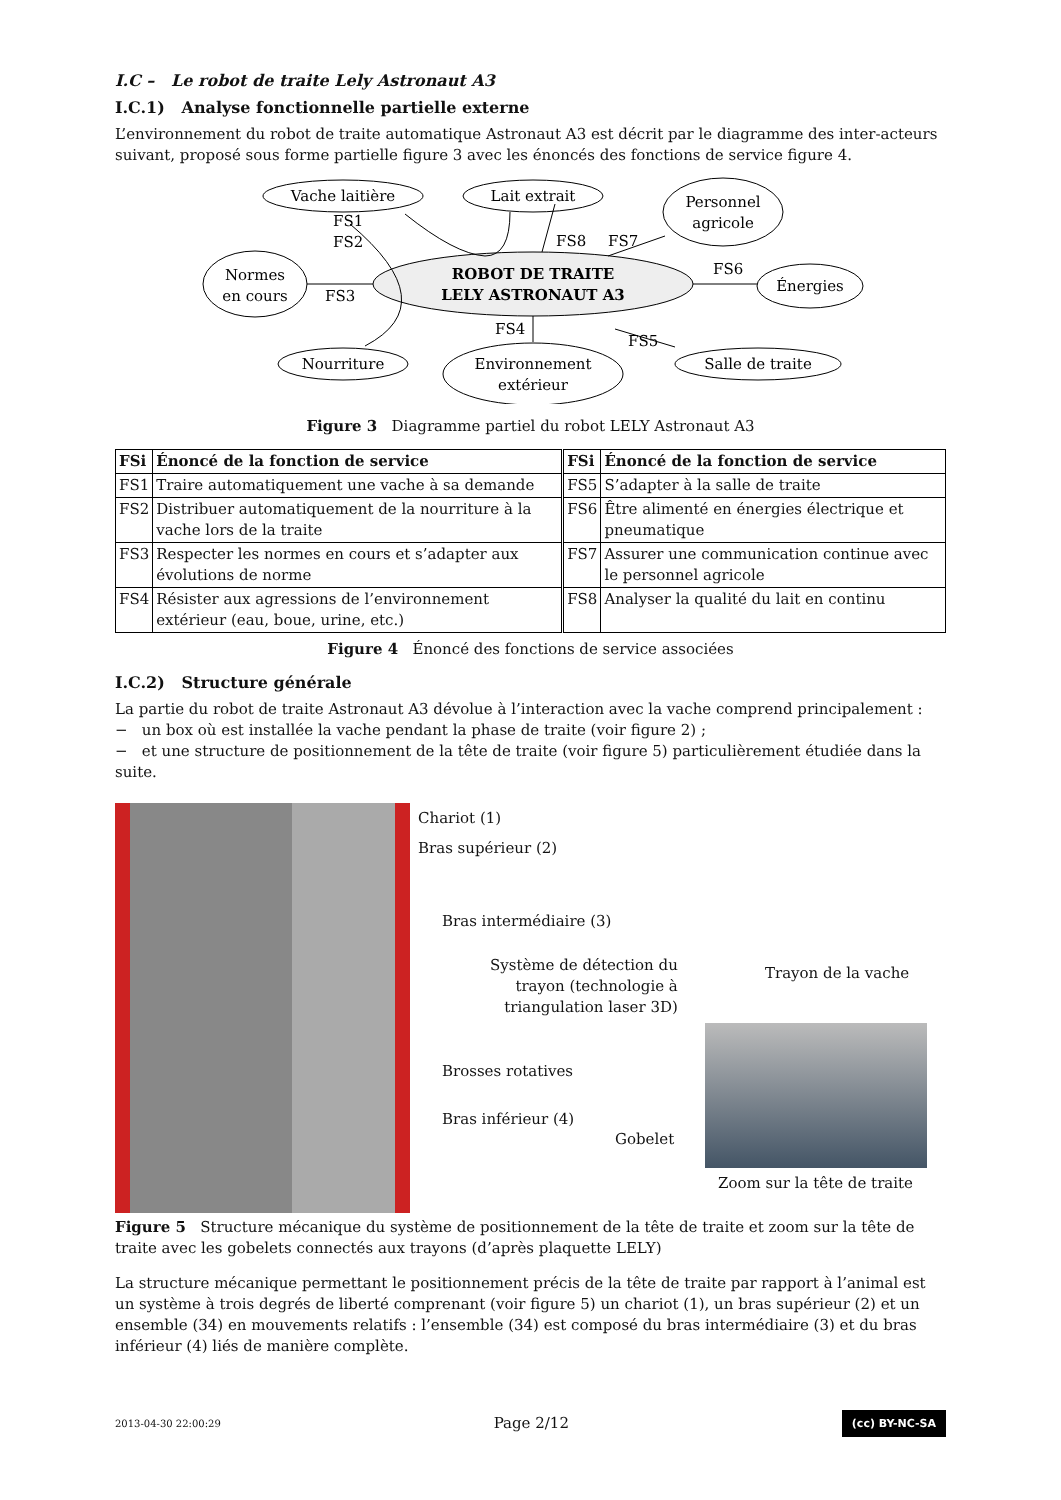I.C – Le robot de traite Lely Astronaut A3
I.C.1) Analyse fonctionnelle partielle externe
L’environnement du robot de traite automatique Astronaut A3 est décrit par le diagramme des inter-acteurs suivant, proposé sous forme partielle figure 3 avec les énoncés des fonctions de service figure 4.
FS1
FS2
FS3
FS4
FS5
FS6
FS7
FS8
Vache laitière
Lait extrait
Personnel
agricole
Normes
en cours
ROBOT DE TRAITE
LELY ASTRONAUT A3
Énergies
Nourriture
Environnement
extérieur
Salle de traite
Figure 3 Diagramme partiel du robot LELY Astronaut A3
| FSi | Énoncé de la fonction de service | FSi | Énoncé de la fonction de service |
| --- | --- | --- | --- |
| FS1 | Traire automatiquement une vache à sa demande | FS5 | S’adapter à la salle de traite |
| FS2 | Distribuer automatiquement de la nourriture à la vache lors de la traite | FS6 | Être alimenté en énergies électrique et pneumatique |
| FS3 | Respecter les normes en cours et s’adapter aux évolutions de norme | FS7 | Assurer une communication continue avec le personnel agricole |
| FS4 | Résister aux agressions de l’environnement extérieur (eau, boue, urine, etc.) | FS8 | Analyser la qualité du lait en continu |
Figure 4 Énoncé des fonctions de service associées
I.C.2) Structure générale
La partie du robot de traite Astronaut A3 dévolue à l’interaction avec la vache comprend principalement :
− un box où est installée la vache pendant la phase de traite (voir figure 2) ;
− et une structure de positionnement de la tête de traite (voir figure 5) particulièrement étudiée dans la suite.
Chariot (1)
Bras supérieur (2)
Bras intermédiaire (3)
Système de détection du
trayon (technologie à
triangulation laser 3D)
Trayon de la vache
Brosses rotatives
Bras inférieur (4)
Gobelet
Zoom sur la tête de traite
Figure 5 Structure mécanique du système de positionnement de la tête de traite et zoom sur la tête de traite avec les gobelets connectés aux trayons (d’après plaquette LELY)
La structure mécanique permettant le positionnement précis de la tête de traite par rapport à l’animal est un système à trois degrés de liberté comprenant (voir figure 5) un chariot (1), un bras supérieur (2) et un ensemble (34) en mouvements relatifs : l’ensemble (34) est composé du bras intermédiaire (3) et du bras inférieur (4) liés de manière complète.
2013-04-30 22:00:29 Page 2/12 (cc) BY-NC-SA